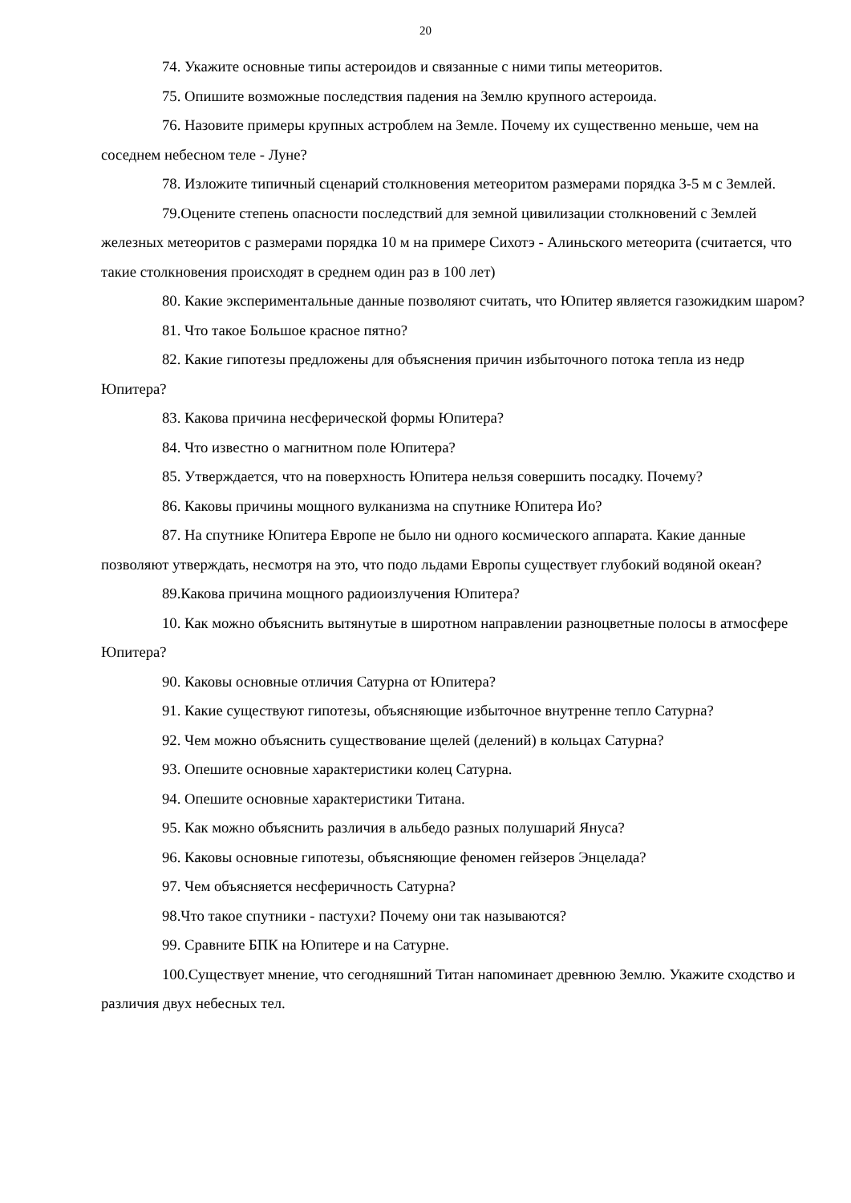20
74. Укажите основные типы астероидов и связанные с ними типы метеоритов.
75. Опишите возможные последствия падения на Землю крупного астероида.
76. Назовите примеры крупных астроблем на Земле. Почему их существенно меньше, чем на соседнем небесном теле - Луне?
78. Изложите типичный сценарий столкновения метеоритом размерами порядка 3-5 м с Землей.
79.Оцените степень опасности последствий для земной цивилизации столкновений с Землей железных метеоритов с размерами порядка 10 м на примере Сихотэ - Алиньского метеорита (считается, что такие столкновения происходят в среднем один раз в 100 лет)
80. Какие экспериментальные данные позволяют считать, что Юпитер является газожидким шаром?
81. Что такое Большое красное пятно?
82. Какие гипотезы предложены для объяснения причин избыточного потока тепла из недр Юпитера?
83. Какова причина несферической формы Юпитера?
84. Что известно о магнитном поле Юпитера?
85. Утверждается, что на поверхность Юпитера нельзя совершить посадку. Почему?
86. Каковы причины мощного вулканизма на спутнике Юпитера Ио?
87. На спутнике Юпитера Европе не было ни одного космического аппарата. Какие данные позволяют утверждать, несмотря на это, что подо льдами Европы существует глубокий водяной океан?
89.Какова причина мощного радиоизлучения Юпитера?
10. Как можно объяснить вытянутые в широтном направлении разноцветные полосы в атмосфере Юпитера?
90. Каковы основные отличия Сатурна от Юпитера?
91. Какие существуют гипотезы, объясняющие избыточное внутренне тепло Сатурна?
92. Чем можно объяснить существование щелей (делений) в кольцах Сатурна?
93. Опешите основные характеристики колец Сатурна.
94. Опешите основные характеристики Титана.
95. Как можно объяснить различия в альбедо разных полушарий Януса?
96. Каковы основные гипотезы, объясняющие феномен гейзеров Энцелада?
97. Чем объясняется несферичность Сатурна?
98.Что такое спутники - пастухи? Почему они так называются?
99. Сравните БПК на Юпитере и на Сатурне.
100.Существует мнение, что сегодняшний Титан напоминает древнюю Землю. Укажите сходство и различия двух небесных тел.